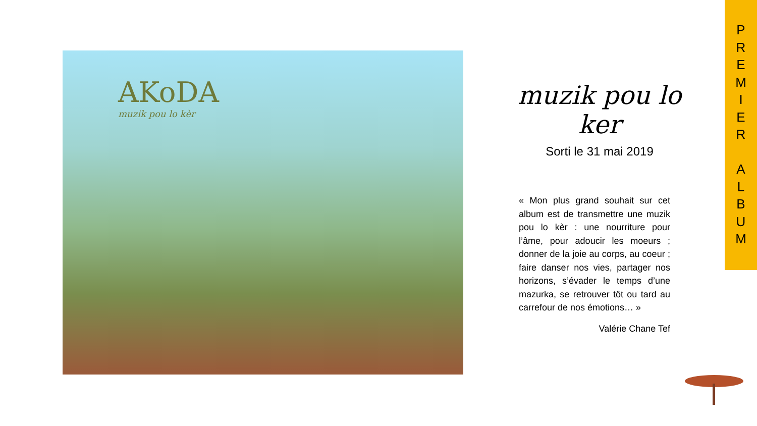AKoDA
muzik pou lo kèr
muzik pou lo ker
Sorti le 31 mai 2019
« Mon plus grand souhait sur cet album est de transmettre une muzik pou lo kèr : une nourriture pour l’âme, pour adoucir les moeurs ; donner de la joie au corps, au coeur ; faire danser nos vies, partager nos horizons, s’évader le temps d’une mazurka, se retrouver tôt ou tard au carrefour de nos émotions… »
Valérie Chane Tef
P
R
E
M
I
E
R
A
L
B
U
M